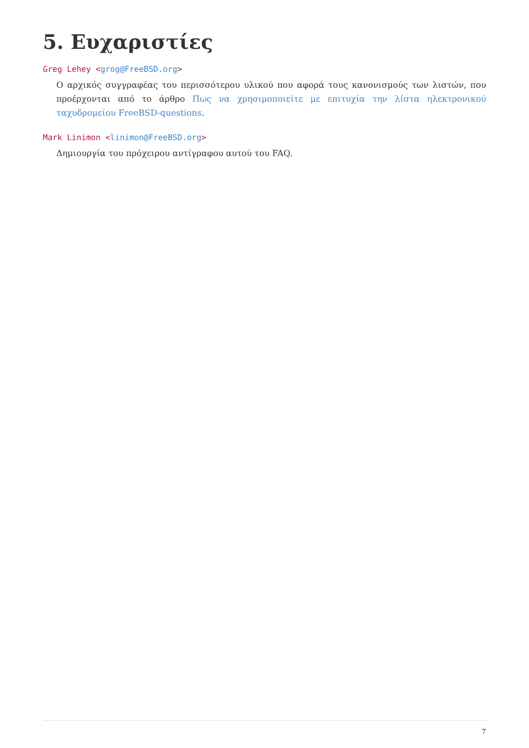5. Ευχαριστίες
Greg Lehey <grog@FreeBSD.org>
Ο αρχικός συγγραφέας του περισσότερου υλικού που αφορά τους κανονισμούς των λιστών, που προέρχονται από το άρθρο Πως να χρησιμοποιείτε με επιτυχία την λίστα ηλεκτρονικού ταχυδρομείου FreeBSD-questions.
Mark Linimon <linimon@FreeBSD.org>
Δημιουργία του πρόχειρου αντίγραφου αυτού του FAQ.
7